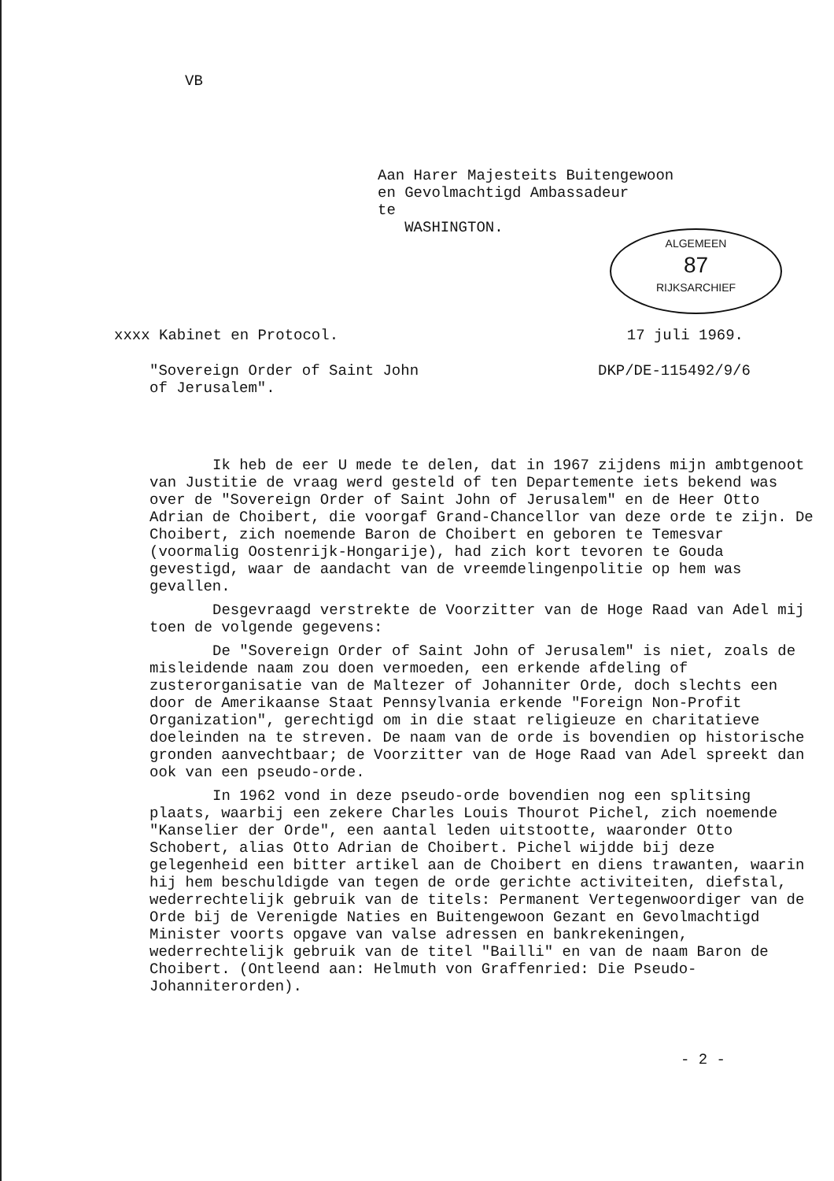VB
Aan Harer Majesteits Buitengewoon
en Gevolmachtigd Ambassadeur
te
WASHINGTON.
ALGEMEEN
87
RIJKSARCHIEF
xxxx Kabinet en Protocol. 17 juli 1969.
"Sovereign Order of Saint John
of Jerusalem".
DKP/DE-115492/9/6
Ik heb de eer U mede te delen, dat in 1967 zijdens mijn ambtgenoot van Justitie de vraag werd gesteld of ten Departemente iets bekend was over de "Sovereign Order of Saint John of Jerusalem" en de Heer Otto Adrian de Choibert, die voorgaf Grand-Chancellor van deze orde te zijn. De Choibert, zich noemende Baron de Choibert en geboren te Temesvar (voormalig Oostenrijk-Hongarije), had zich kort tevoren te Gouda gevestigd, waar de aandacht van de vreemdelingenpolitie op hem was gevallen.
Desgevraagd verstrekte de Voorzitter van de Hoge Raad van Adel mij toen de volgende gegevens:
De "Sovereign Order of Saint John of Jerusalem" is niet, zoals de misleidende naam zou doen vermoeden, een erkende afdeling of zusterorganisatie van de Maltezer of Johanniter Orde, doch slechts een door de Amerikaanse Staat Pennsylvania erkende "Foreign Non-Profit Organization", gerechtigd om in die staat religieuze en charitatieve doeleinden na te streven. De naam van de orde is bovendien op historische gronden aanvechtbaar; de Voorzitter van de Hoge Raad van Adel spreekt dan ook van een pseudo-orde.
In 1962 vond in deze pseudo-orde bovendien nog een splitsing plaats, waarbij een zekere Charles Louis Thourot Pichel, zich noemende "Kanselier der Orde", een aantal leden uitstootte, waaronder Otto Schobert, alias Otto Adrian de Choibert. Pichel wijdde bij deze gelegenheid een bitter artikel aan de Choibert en diens trawanten, waarin hij hem beschuldigde van tegen de orde gerichte activiteiten, diefstal, wederrechtelijk gebruik van de titels: Permanent Vertegenwoordiger van de Orde bij de Verenigde Naties en Buitengewoon Gezant en Gevolmachtigd Minister voorts opgave van valse adressen en bankrekeningen, wederrechtelijk gebruik van de titel "Bailli" en van de naam Baron de Choibert. (Ontleend aan: Helmuth von Graffenried: Die Pseudo-Johanniterorden).
- 2 -